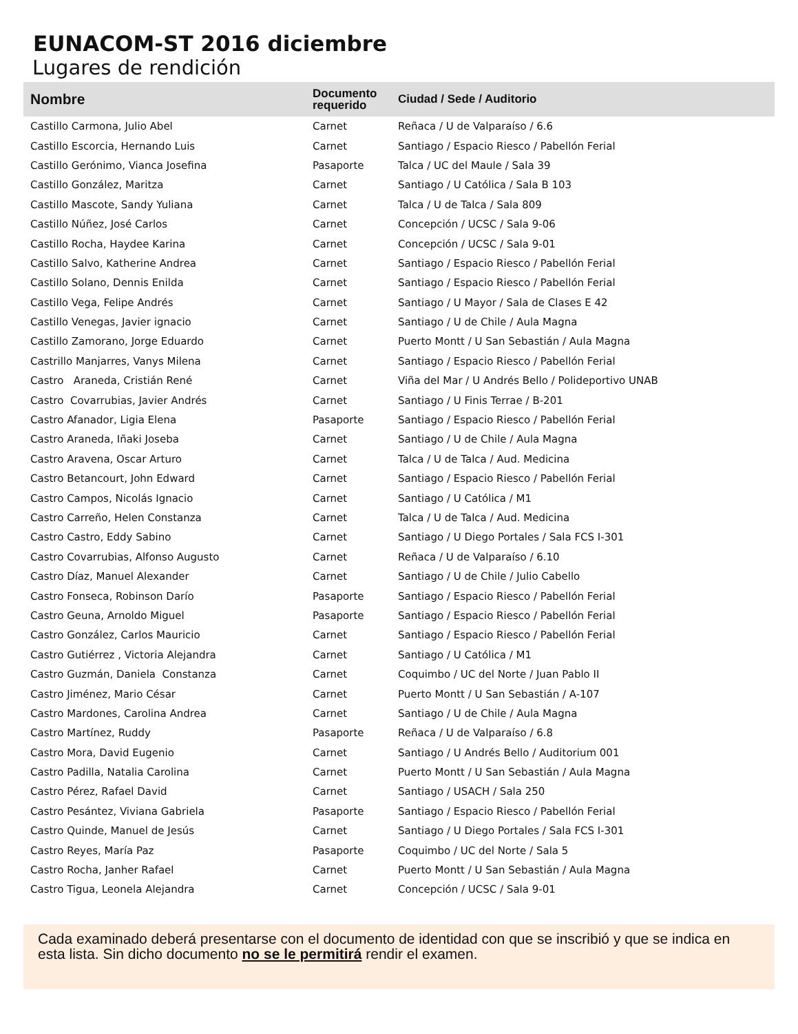EUNACOM-ST 2016 diciembre
Lugares de rendición
| Nombre | Documento requerido | Ciudad / Sede / Auditorio |
| --- | --- | --- |
| Castillo Carmona, Julio Abel | Carnet | Reñaca / U de Valparaíso / 6.6 |
| Castillo Escorcia, Hernando Luis | Carnet | Santiago / Espacio Riesco / Pabellón Ferial |
| Castillo Gerónimo, Vianca Josefina | Pasaporte | Talca / UC del Maule / Sala 39 |
| Castillo González, Maritza | Carnet | Santiago / U Católica / Sala B 103 |
| Castillo Mascote, Sandy Yuliana | Carnet | Talca / U de Talca / Sala 809 |
| Castillo Núñez, José Carlos | Carnet | Concepción / UCSC / Sala 9-06 |
| Castillo Rocha, Haydee Karina | Carnet | Concepción / UCSC / Sala 9-01 |
| Castillo Salvo, Katherine Andrea | Carnet | Santiago / Espacio Riesco / Pabellón Ferial |
| Castillo Solano, Dennis Enilda | Carnet | Santiago / Espacio Riesco / Pabellón Ferial |
| Castillo Vega, Felipe Andrés | Carnet | Santiago / U Mayor / Sala de Clases E 42 |
| Castillo Venegas, Javier ignacio | Carnet | Santiago / U de Chile / Aula Magna |
| Castillo Zamorano, Jorge Eduardo | Carnet | Puerto Montt / U San Sebastián / Aula Magna |
| Castrillo Manjarres, Vanys Milena | Carnet | Santiago / Espacio Riesco / Pabellón Ferial |
| Castro Araneda, Cristián René | Carnet | Viña del Mar / U Andrés Bello / Polideportivo UNAB |
| Castro Covarrubias, Javier Andrés | Carnet | Santiago / U Finis Terrae / B-201 |
| Castro Afanador, Ligia Elena | Pasaporte | Santiago / Espacio Riesco / Pabellón Ferial |
| Castro Araneda, Iñaki Joseba | Carnet | Santiago / U de Chile / Aula Magna |
| Castro Aravena, Oscar Arturo | Carnet | Talca / U de Talca / Aud. Medicina |
| Castro Betancourt, John Edward | Carnet | Santiago / Espacio Riesco / Pabellón Ferial |
| Castro Campos, Nicolás Ignacio | Carnet | Santiago / U Católica / M1 |
| Castro Carreño, Helen Constanza | Carnet | Talca / U de Talca / Aud. Medicina |
| Castro Castro, Eddy Sabino | Carnet | Santiago / U Diego Portales / Sala FCS I-301 |
| Castro Covarrubias, Alfonso Augusto | Carnet | Reñaca / U de Valparaíso / 6.10 |
| Castro Díaz, Manuel Alexander | Carnet | Santiago / U de Chile / Julio Cabello |
| Castro Fonseca, Robinson Darío | Pasaporte | Santiago / Espacio Riesco / Pabellón Ferial |
| Castro Geuna, Arnoldo Miguel | Pasaporte | Santiago / Espacio Riesco / Pabellón Ferial |
| Castro González, Carlos Mauricio | Carnet | Santiago / Espacio Riesco / Pabellón Ferial |
| Castro Gutiérrez , Victoria Alejandra | Carnet | Santiago / U Católica / M1 |
| Castro Guzmán, Daniela Constanza | Carnet | Coquimbo / UC del Norte / Juan Pablo II |
| Castro Jiménez, Mario César | Carnet | Puerto Montt / U San Sebastián / A-107 |
| Castro Mardones, Carolina Andrea | Carnet | Santiago / U de Chile / Aula Magna |
| Castro Martínez, Ruddy | Pasaporte | Reñaca / U de Valparaíso / 6.8 |
| Castro Mora, David Eugenio | Carnet | Santiago / U Andrés Bello / Auditorium 001 |
| Castro Padilla, Natalia Carolina | Carnet | Puerto Montt / U San Sebastián / Aula Magna |
| Castro Pérez, Rafael David | Carnet | Santiago / USACH / Sala 250 |
| Castro Pesántez, Viviana Gabriela | Pasaporte | Santiago / Espacio Riesco / Pabellón Ferial |
| Castro Quinde, Manuel de Jesús | Carnet | Santiago / U Diego Portales / Sala FCS I-301 |
| Castro Reyes, María Paz | Pasaporte | Coquimbo / UC del Norte / Sala 5 |
| Castro Rocha, Janher Rafael | Carnet | Puerto Montt / U San Sebastián / Aula Magna |
| Castro Tigua, Leonela Alejandra | Carnet | Concepción / UCSC / Sala 9-01 |
Cada examinado deberá presentarse con el documento de identidad con que se inscribió y que se indica en esta lista. Sin dicho documento no se le permitirá rendir el examen.